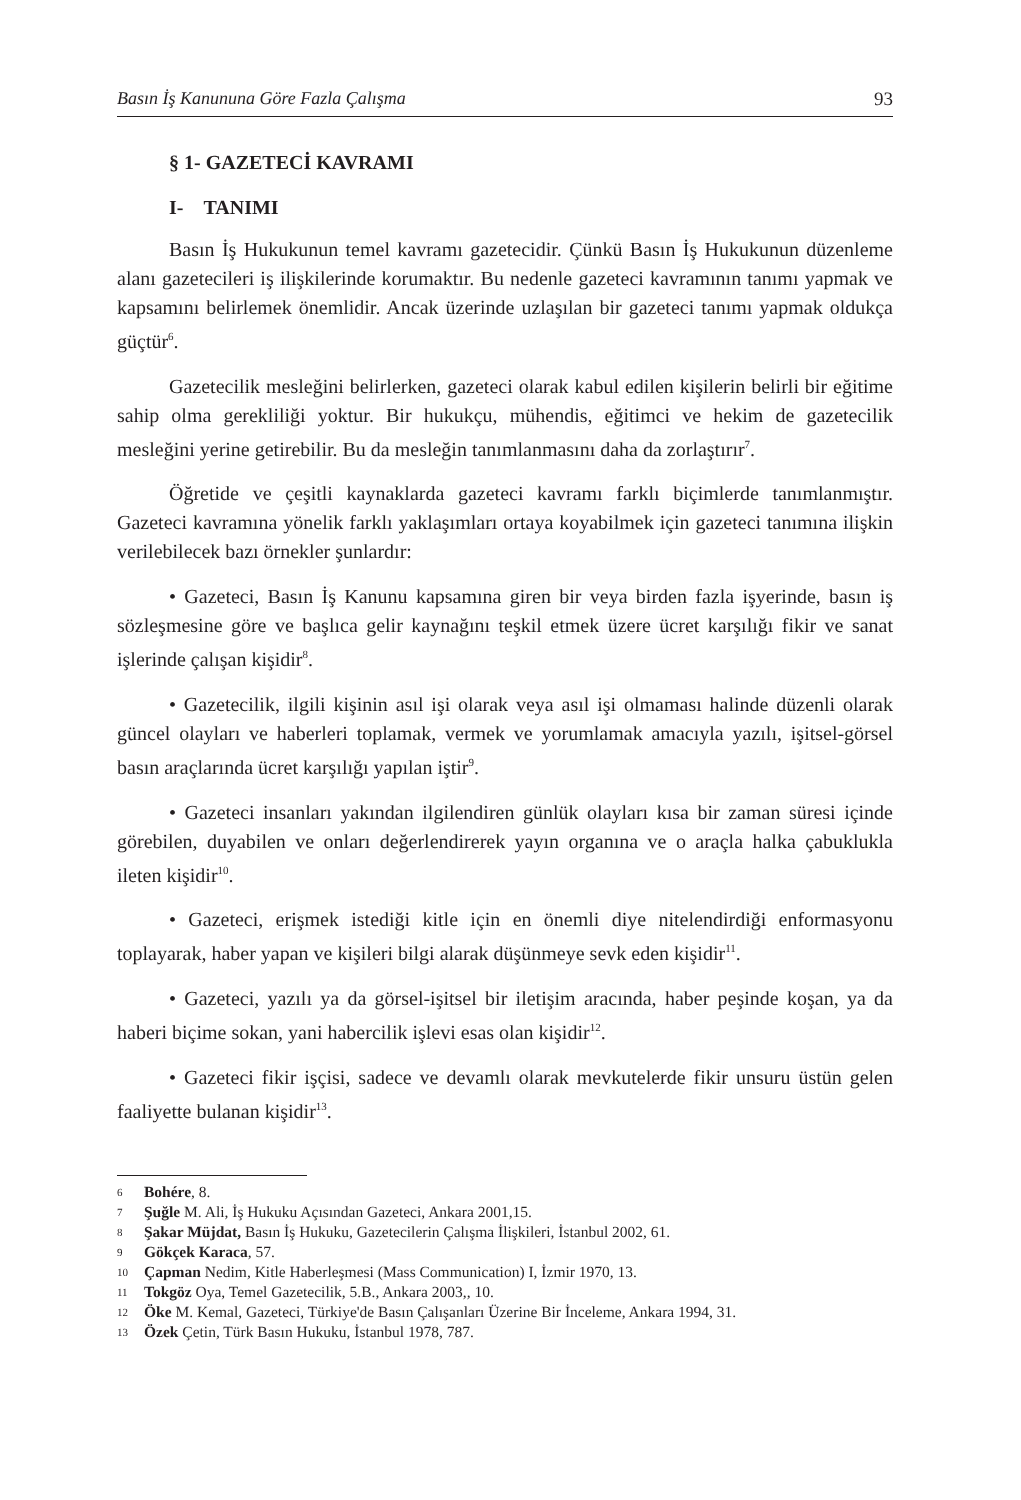Basın İş Kanununa Göre Fazla Çalışma 93
§ 1- GAZETECİ KAVRAMI
I- TANIMI
Basın İş Hukukunun temel kavramı gazetecidir. Çünkü Basın İş Hukukunun düzenleme alanı gazetecileri iş ilişkilerinde korumaktır. Bu nedenle gazeteci kavramının tanımı yapmak ve kapsamını belirlemek önemlidir. Ancak üzerinde uzlaşılan bir gazeteci tanımı yapmak oldukça güçtür<sup>6</sup>.
Gazetecilik mesleğini belirlerken, gazeteci olarak kabul edilen kişilerin belirli bir eğitime sahip olma gerekliliği yoktur. Bir hukukçu, mühendis, eğitimci ve hekim de gazetecilik mesleğini yerine getirebilir. Bu da mesleğin tanımlanmasını daha da zorlaştırır<sup>7</sup>.
Öğretide ve çeşitli kaynaklarda gazeteci kavramı farklı biçimlerde tanımlanmıştır. Gazeteci kavramına yönelik farklı yaklaşımları ortaya koyabilmek için gazeteci tanımına ilişkin verilebilecek bazı örnekler şunlardır:
• Gazeteci, Basın İş Kanunu kapsamına giren bir veya birden fazla işyerinde, basın iş sözleşmesine göre ve başlıca gelir kaynağını teşkil etmek üzere ücret karşılığı fikir ve sanat işlerinde çalışan kişidir<sup>8</sup>.
• Gazetecilik, ilgili kişinin asıl işi olarak veya asıl işi olmaması halinde düzenli olarak güncel olayları ve haberleri toplamak, vermek ve yorumlamak amacıyla yazılı, işitsel-görsel basın araçlarında ücret karşılığı yapılan iştir<sup>9</sup>.
• Gazeteci insanları yakından ilgilendiren günlük olayları kısa bir zaman süresi içinde görebilen, duyabilen ve onları değerlendirerek yayın organına ve o araçla halka çabuklukla ileten kişidir<sup>10</sup>.
• Gazeteci, erişmek istediği kitle için en önemli diye nitelendirdiği enformasyonu toplayarak, haber yapan ve kişileri bilgi alarak düşünmeye sevk eden kişidir<sup>11</sup>.
• Gazeteci, yazılı ya da görsel-işitsel bir iletişim aracında, haber peşinde koşan, ya da haberi biçime sokan, yani habercilik işlevi esas olan kişidir<sup>12</sup>.
• Gazeteci fikir işçisi, sadece ve devamlı olarak mevkutelerde fikir unsuru üstün gelen faaliyette bulanan kişidir<sup>13</sup>.
6 Bohére, 8.
7 Şuğle M. Ali, İş Hukuku Açısından Gazeteci, Ankara 2001,15.
8 Şakar Müjdat, Basın İş Hukuku, Gazetecilerin Çalışma İlişkileri, İstanbul 2002, 61.
9 Gökçek Karaca, 57.
10 Çapman Nedim, Kitle Haberleşmesi (Mass Communication) I, İzmir 1970, 13.
11 Tokgöz Oya, Temel Gazetecilik, 5.B., Ankara 2003,, 10.
12 Öke M. Kemal, Gazeteci, Türkiye'de Basın Çalışanları Üzerine Bir İnceleme, Ankara 1994, 31.
13 Özek Çetin, Türk Basın Hukuku, İstanbul 1978, 787.